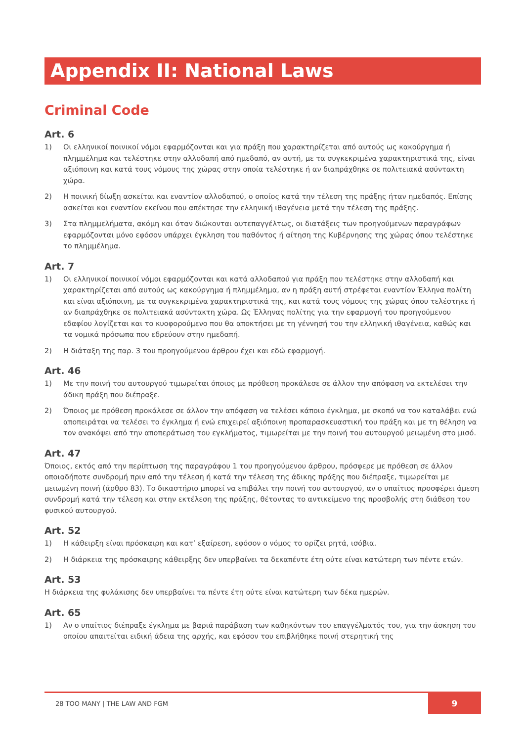Appendix II: National Laws
Criminal Code
Art. 6
1) Οι ελληνικοί ποινικοί νόμοι εφαρμόζονται και για πράξη που χαρακτηρίζεται από αυτούς ως κακούργημα ή πλημμέλημα και τελέστηκε στην αλλοδαπή από ημεδαπό, αν αυτή, με τα συγκεκριμένα χαρακτηριστικά της, είναι αξιόποινη και κατά τους νόμους της χώρας στην οποία τελέστηκε ή αν διαπράχθηκε σε πολιτειακά ασύντακτη χώρα.
2) Η ποινική δίωξη ασκείται και εναντίον αλλοδαπού, ο οποίος κατά την τέλεση της πράξης ήταν ημεδαπός. Επίσης ασκείται και εναντίον εκείνου που απέκτησε την ελληνική ιθαγένεια μετά την τέλεση της πράξης.
3) Στα πλημμελήματα, ακόμη και όταν διώκονται αυτεπαγγέλτως, οι διατάξεις των προηγούμενων παραγράφων εφαρμόζονται μόνο εφόσον υπάρχει έγκληση του παθόντος ή αίτηση της Κυβέρνησης της χώρας όπου τελέστηκε το πλημμέλημα.
Art. 7
1) Οι ελληνικοί ποινικοί νόμοι εφαρμόζονται και κατά αλλοδαπού για πράξη που τελέστηκε στην αλλοδαπή και χαρακτηρίζεται από αυτούς ως κακούργημα ή πλημμέλημα, αν η πράξη αυτή στρέφεται εναντίον Έλληνα πολίτη και είναι αξιόποινη, με τα συγκεκριμένα χαρακτηριστικά της, και κατά τους νόμους της χώρας όπου τελέστηκε ή αν διαπράχθηκε σε πολιτειακά ασύντακτη χώρα. Ως Έλληνας πολίτης για την εφαρμογή του προηγούμενου εδαφίου λογίζεται και το κυοφορούμενο που θα αποκτήσει με τη γέννησή του την ελληνική ιθαγένεια, καθώς και τα νομικά πρόσωπα που εδρεύουν στην ημεδαπή.
2) Η διάταξη της παρ. 3 του προηγούμενου άρθρου έχει και εδώ εφαρμογή.
Art. 46
1) Με την ποινή του αυτουργού τιμωρείται όποιος με πρόθεση προκάλεσε σε άλλον την απόφαση να εκτελέσει την άδικη πράξη που διέπραξε.
2) Όποιος με πρόθεση προκάλεσε σε άλλον την απόφαση να τελέσει κάποιο έγκλημα, με σκοπό να τον καταλάβει ενώ αποπειράται να τελέσει το έγκλημα ή ενώ επιχειρεί αξιόποινη προπαρασκευαστική του πράξη και με τη θέληση να τον ανακόψει από την αποπεράτωση του εγκλήματος, τιμωρείται με την ποινή του αυτουργού μειωμένη στο μισό.
Art. 47
Όποιος, εκτός από την περίπτωση της παραγράφου 1 του προηγούμενου άρθρου, πρόσφερε με πρόθεση σε άλλον οποιαδήποτε συνδρομή πριν από την τέλεση ή κατά την τέλεση της άδικης πράξης που διέπραξε, τιμωρείται με μειωμένη ποινή (άρθρο 83). Το δικαστήριο μπορεί να επιβάλει την ποινή του αυτουργού, αν ο υπαίτιος προσφέρει άμεση συνδρομή κατά την τέλεση και στην εκτέλεση της πράξης, θέτοντας το αντικείμενο της προσβολής στη διάθεση του φυσικού αυτουργού.
Art. 52
1) Η κάθειρξη είναι πρόσκαιρη και κατ’ εξαίρεση, εφόσον ο νόμος το ορίζει ρητά, ισόβια.
2) Η διάρκεια της πρόσκαιρης κάθειρξης δεν υπερβαίνει τα δεκαπέντε έτη ούτε είναι κατώτερη των πέντε ετών.
Art. 53
Η διάρκεια της φυλάκισης δεν υπερβαίνει τα πέντε έτη ούτε είναι κατώτερη των δέκα ημερών.
Art. 65
1) Αν ο υπαίτιος διέπραξε έγκλημα με βαριά παράβαση των καθηκόντων του επαγγέλματός του, για την άσκηση του οποίου απαιτείται ειδική άδεια της αρχής, και εφόσον του επιβλήθηκε ποινή στερητική της
28 TOO MANY | THE LAW AND FGM
9